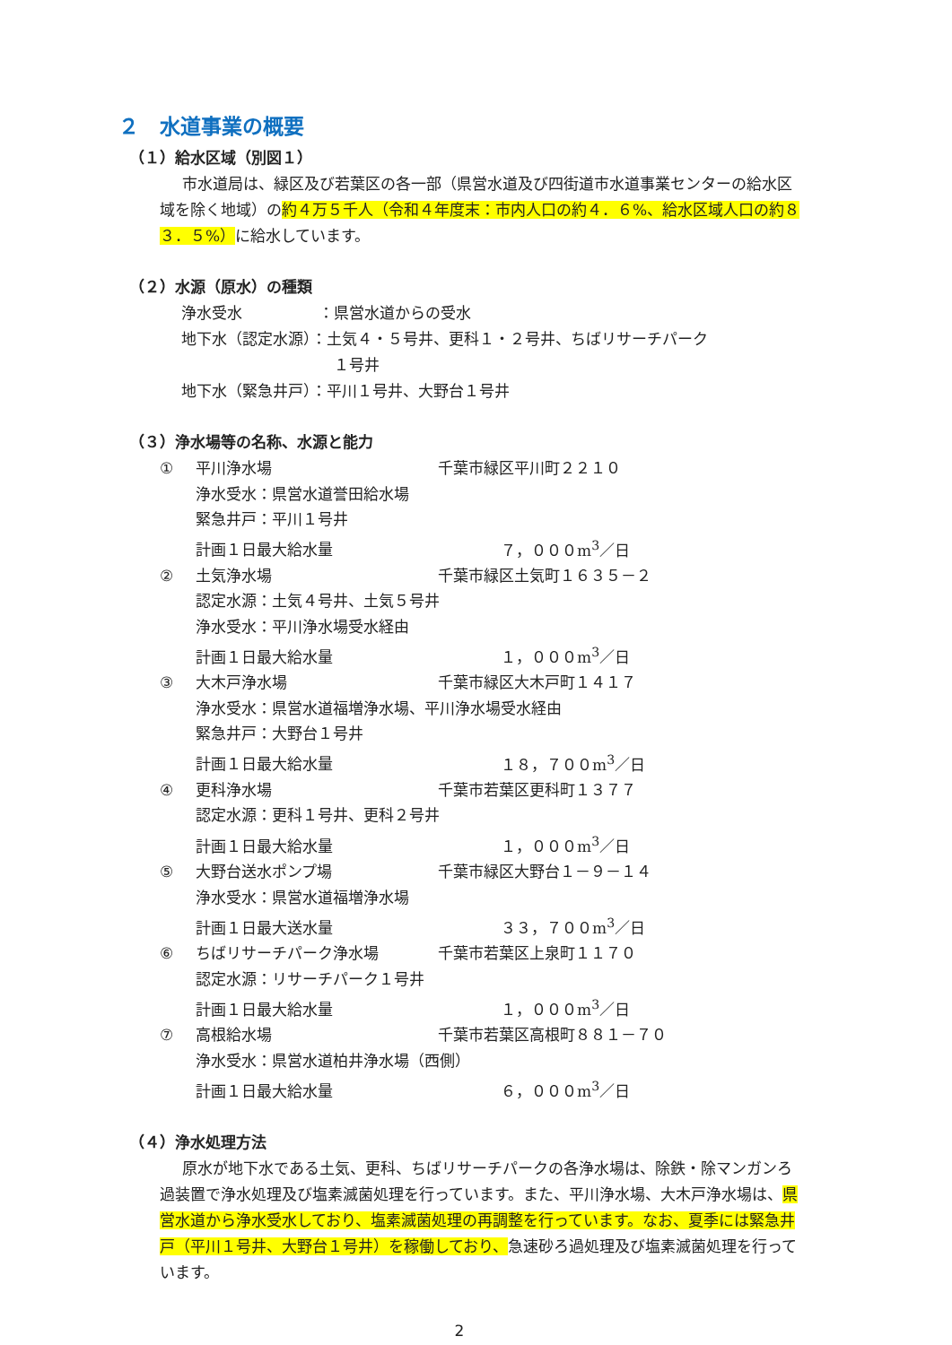２　水道事業の概要
（１）給水区域（別図１）
市水道局は、緑区及び若葉区の各一部（県営水道及び四街道市水道事業センターの給水区域を除く地域）の約４万５千人（令和４年度末：市内人口の約４．６%、給水区域人口の約８３．５%）に給水しています。
（２）水源（原水）の種類
浄水受水　　　　　：県営水道からの受水
地下水（認定水源）：土気４・５号井、更科１・２号井、ちばリサーチパーク
　　　　　　　　　　１号井
地下水（緊急井戸）：平川１号井、大野台１号井
（３）浄水場等の名称、水源と能力
① 平川浄水場 千葉市緑区平川町２２１０
浄水受水：県営水道誉田給水場
緊急井戸：平川１号井
計画１日最大給水量 ７，０００m<sup>3</sup>／日
② 土気浄水場 千葉市緑区土気町１６３５－２
認定水源：土気４号井、土気５号井
浄水受水：平川浄水場受水経由
計画１日最大給水量 １，０００m<sup>3</sup>／日
③ 大木戸浄水場 千葉市緑区大木戸町１４１７
浄水受水：県営水道福増浄水場、平川浄水場受水経由
緊急井戸：大野台１号井
計画１日最大給水量 １８，７００m<sup>3</sup>／日
④ 更科浄水場 千葉市若葉区更科町１３７７
認定水源：更科１号井、更科２号井
計画１日最大給水量 １，０００m<sup>3</sup>／日
⑤ 大野台送水ポンプ場 千葉市緑区大野台１－９－１４
浄水受水：県営水道福増浄水場
計画１日最大送水量 ３３，７００m<sup>3</sup>／日
⑥ ちばリサーチパーク浄水場 千葉市若葉区上泉町１１７０
認定水源：リサーチパーク１号井
計画１日最大給水量 １，０００m<sup>3</sup>／日
⑦ 高根給水場 千葉市若葉区高根町８８１－７０
浄水受水：県営水道柏井浄水場（西側）
計画１日最大給水量 ６，０００m<sup>3</sup>／日
（４）浄水処理方法
原水が地下水である土気、更科、ちばリサーチパークの各浄水場は、除鉄・除マンガンろ過装置で浄水処理及び塩素滅菌処理を行っています。また、平川浄水場、大木戸浄水場は、県営水道から浄水受水しており、塩素滅菌処理の再調整を行っています。なお、夏季には緊急井戸（平川１号井、大野台１号井）を稼働しており、急速砂ろ過処理及び塩素滅菌処理を行っています。
2